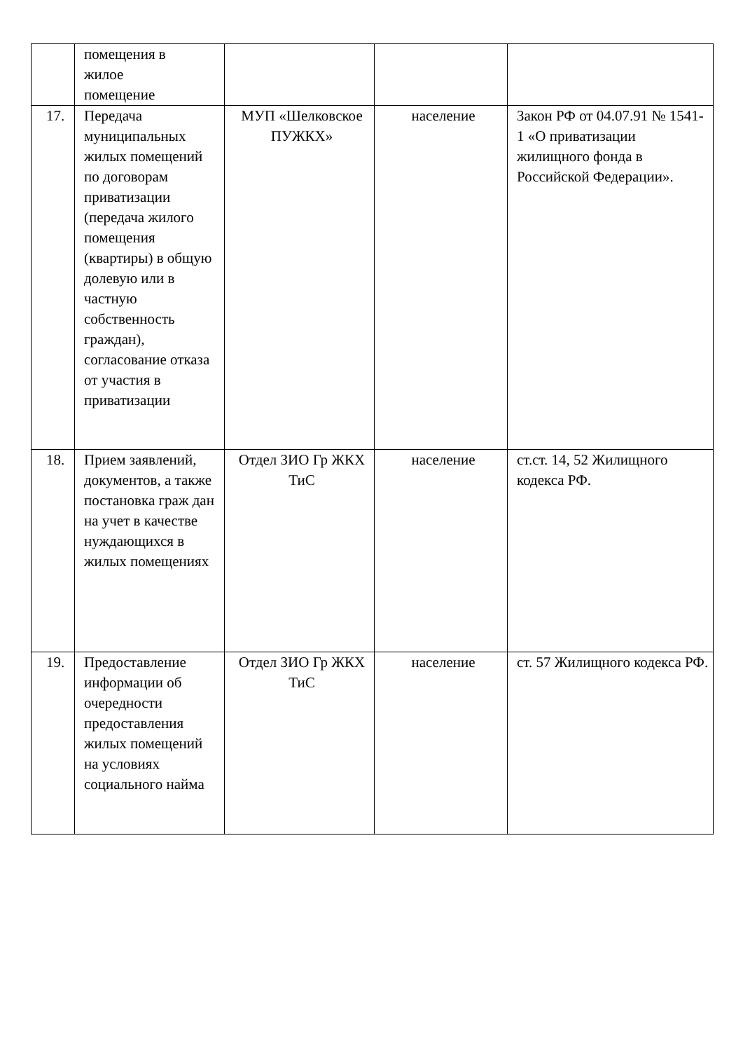| | помещения в жилое помещение | | | |
| 17. | Передача муниципальных жилых помещений по договорам приватизации (передача жилого помещения (квартиры) в общую долевую или в частную собственность граждан), согласование отказа от участия в приватизации | МУП «Шелковское ПУЖКХ» | население | Закон РФ от 04.07.91 № 1541-1 «О приватизации жилищного фонда в Российской Федерации». |
| 18. | Прием заявлений, документов, а также постановка граж дан на учет в качестве нуждающихся в жилых помещениях | Отдел ЗИО Гр ЖКХ ТиС | население | ст.ст. 14, 52 Жилищного кодекса РФ. |
| 19. | Предоставление информации об очередности предоставления жилых помещений на условиях социального найма | Отдел ЗИО Гр ЖКХ ТиС | население | ст. 57 Жилищного кодекса РФ. |